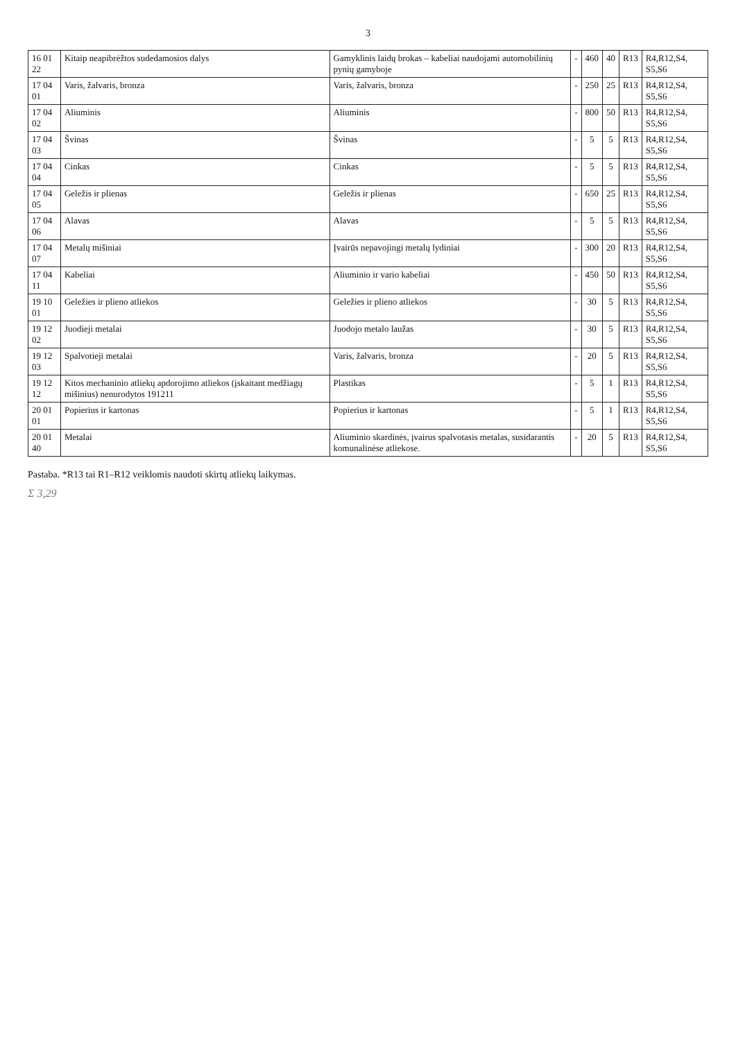3
| 16 01 22 | Kitaip neapibrėžtos sudedamosios dalys | Gamyklinis laidų brokas – kabeliai naudojami automobilinių pynių gamyboje | - | 460 | 40 | R13 | R4,R12,S4, S5,S6 |
| 17 04 01 | Varis, žalvaris, bronza | Varis, žalvaris, bronza | - | 250 | 25 | R13 | R4,R12,S4, S5,S6 |
| 17 04 02 | Aliuminis | Aliuminis | - | 800 | 50 | R13 | R4,R12,S4, S5,S6 |
| 17 04 03 | Švinas | Švinas | - | 5 | 5 | R13 | R4,R12,S4, S5,S6 |
| 17 04 04 | Cinkas | Cinkas | - | 5 | 5 | R13 | R4,R12,S4, S5,S6 |
| 17 04 05 | Geležis ir plienas | Geležis ir plienas | - | 650 | 25 | R13 | R4,R12,S4, S5,S6 |
| 17 04 06 | Alavas | Alavas | - | 5 | 5 | R13 | R4,R12,S4, S5,S6 |
| 17 04 07 | Metalų mišiniai | Įvairūs nepavojingi metalų lydiniai | - | 300 | 20 | R13 | R4,R12,S4, S5,S6 |
| 17 04 11 | Kabeliai | Aliuminio ir vario kabeliai | - | 450 | 50 | R13 | R4,R12,S4, S5,S6 |
| 19 10 01 | Geležies ir plieno atliekos | Geležies ir plieno atliekos | - | 30 | 5 | R13 | R4,R12,S4, S5,S6 |
| 19 12 02 | Juodieji metalai | Juodojo metalo laužas | - | 30 | 5 | R13 | R4,R12,S4, S5,S6 |
| 19 12 03 | Spalvotieji metalai | Varis, žalvaris, bronza | - | 20 | 5 | R13 | R4,R12,S4, S5,S6 |
| 19 12 12 | Kitos mechaninio atliekų apdorojimo atliekos (įskaitant medžiagų mišinius) nenurodytos 191211 | Plastikas | - | 5 | 1 | R13 | R4,R12,S4, S5,S6 |
| 20 01 01 | Popierius ir kartonas | Popierius ir kartonas | - | 5 | 1 | R13 | R4,R12,S4, S5,S6 |
| 20 01 40 | Metalai | Aliuminio skardinės, įvairus spalvotasis metalas, susidarantis komunalinėse atliekose. | - | 20 | 5 | R13 | R4,R12,S4, S5,S6 |
Pastaba. *R13 tai R1–R12 veiklomis naudoti skirtų atliekų laikymas.
Σ 3,29